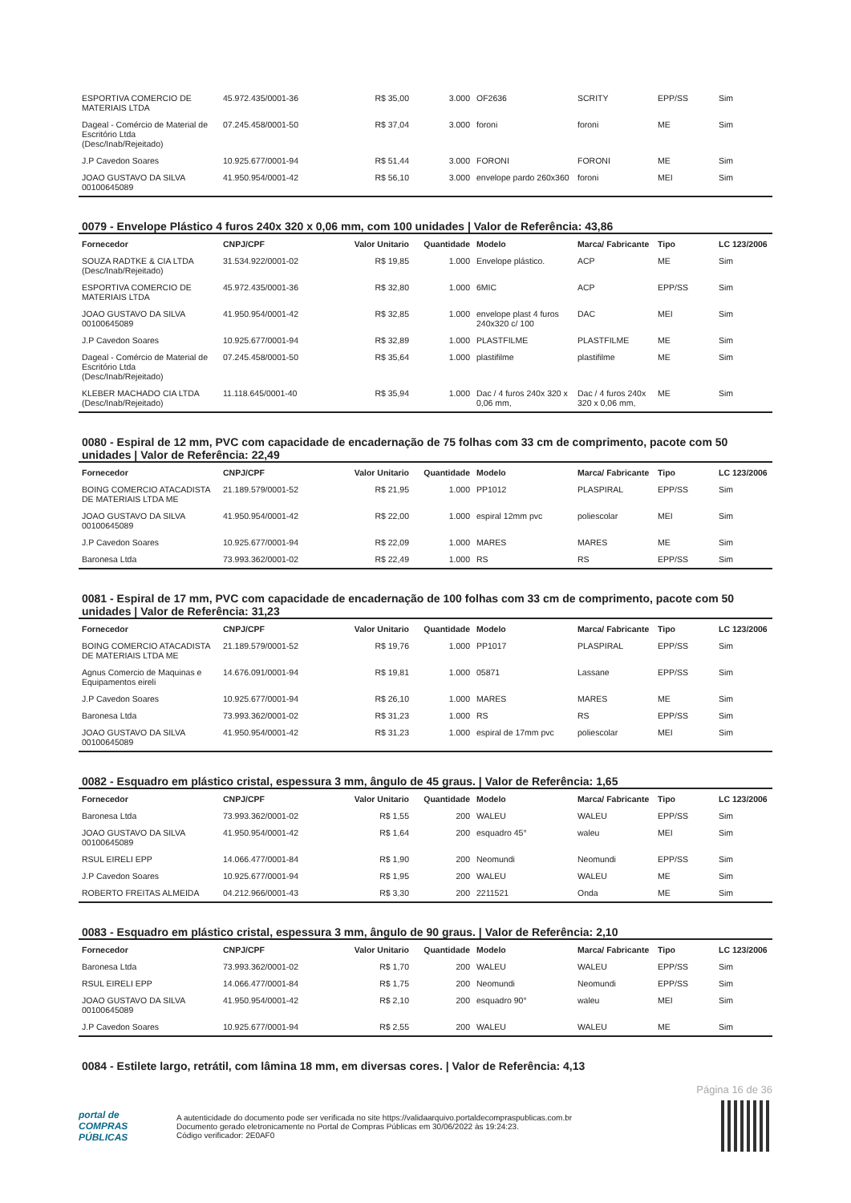| ESPORTIVA COMERCIO DE MATERIAIS LTDA | 45.972.435/0001-36 | R$ 35,00 | 3.000 | OF2636 | SCRITY | EPP/SS | Sim |
| Dageal - Comércio de Material de Escritório Ltda (Desc/Inab/Rejeitado) | 07.245.458/0001-50 | R$ 37,04 | 3.000 | foroni | foroni | ME | Sim |
| J.P Cavedon Soares | 10.925.677/0001-94 | R$ 51,44 | 3.000 | FORONI | FORONI | ME | Sim |
| JOAO GUSTAVO DA SILVA 00100645089 | 41.950.954/0001-42 | R$ 56,10 | 3.000 | envelope pardo 260x360 | foroni | MEI | Sim |
0079 - Envelope Plástico 4 furos 240x 320 x 0,06 mm, com 100 unidades | Valor de Referência: 43,86
| Fornecedor | CNPJ/CPF | Valor Unitario | Quantidade | Modelo | Marca/ Fabricante | Tipo | LC 123/2006 |
| --- | --- | --- | --- | --- | --- | --- | --- |
| SOUZA RADTKE & CIA LTDA (Desc/Inab/Rejeitado) | 31.534.922/0001-02 | R$ 19,85 | 1.000 | Envelope plástico. | ACP | ME | Sim |
| ESPORTIVA COMERCIO DE MATERIAIS LTDA | 45.972.435/0001-36 | R$ 32,80 | 1.000 | 6MIC | ACP | EPP/SS | Sim |
| JOAO GUSTAVO DA SILVA 00100645089 | 41.950.954/0001-42 | R$ 32,85 | 1.000 | envelope plast 4 furos 240x320 c/ 100 | DAC | MEI | Sim |
| J.P Cavedon Soares | 10.925.677/0001-94 | R$ 32,89 | 1.000 | PLASTFILME | PLASTFILME | ME | Sim |
| Dageal - Comércio de Material de Escritório Ltda (Desc/Inab/Rejeitado) | 07.245.458/0001-50 | R$ 35,64 | 1.000 | plastifilme | plastifilme | ME | Sim |
| KLEBER MACHADO CIA LTDA (Desc/Inab/Rejeitado) | 11.118.645/0001-40 | R$ 35,94 | 1.000 | Dac / 4 furos 240x 320 x 0,06 mm, | Dac / 4 furos 240x 320 x 0,06 mm, | ME | Sim |
0080 - Espiral de 12 mm, PVC com capacidade de encadernação de 75 folhas com 33 cm de comprimento, pacote com 50 unidades | Valor de Referência: 22,49
| Fornecedor | CNPJ/CPF | Valor Unitario | Quantidade | Modelo | Marca/ Fabricante | Tipo | LC 123/2006 |
| --- | --- | --- | --- | --- | --- | --- | --- |
| BOING COMERCIO ATACADISTA DE MATERIAIS LTDA ME | 21.189.579/0001-52 | R$ 21,95 | 1.000 | PP1012 | PLASPIRAL | EPP/SS | Sim |
| JOAO GUSTAVO DA SILVA 00100645089 | 41.950.954/0001-42 | R$ 22,00 | 1.000 | espiral 12mm pvc | poliescolar | MEI | Sim |
| J.P Cavedon Soares | 10.925.677/0001-94 | R$ 22,09 | 1.000 | MARES | MARES | ME | Sim |
| Baronesa Ltda | 73.993.362/0001-02 | R$ 22,49 | 1.000 | RS | RS | EPP/SS | Sim |
0081 - Espiral de 17 mm, PVC com capacidade de encadernação de 100 folhas com 33 cm de comprimento, pacote com 50 unidades | Valor de Referência: 31,23
| Fornecedor | CNPJ/CPF | Valor Unitario | Quantidade | Modelo | Marca/ Fabricante | Tipo | LC 123/2006 |
| --- | --- | --- | --- | --- | --- | --- | --- |
| BOING COMERCIO ATACADISTA DE MATERIAIS LTDA ME | 21.189.579/0001-52 | R$ 19,76 | 1.000 | PP1017 | PLASPIRAL | EPP/SS | Sim |
| Agnus Comercio de Maquinas e Equipamentos eireli | 14.676.091/0001-94 | R$ 19,81 | 1.000 | 05871 | Lassane | EPP/SS | Sim |
| J.P Cavedon Soares | 10.925.677/0001-94 | R$ 26,10 | 1.000 | MARES | MARES | ME | Sim |
| Baronesa Ltda | 73.993.362/0001-02 | R$ 31,23 | 1.000 | RS | RS | EPP/SS | Sim |
| JOAO GUSTAVO DA SILVA 00100645089 | 41.950.954/0001-42 | R$ 31,23 | 1.000 | espiral de 17mm pvc | poliescolar | MEI | Sim |
0082 - Esquadro em plástico cristal, espessura 3 mm, ângulo de 45 graus. | Valor de Referência: 1,65
| Fornecedor | CNPJ/CPF | Valor Unitario | Quantidade | Modelo | Marca/ Fabricante | Tipo | LC 123/2006 |
| --- | --- | --- | --- | --- | --- | --- | --- |
| Baronesa Ltda | 73.993.362/0001-02 | R$ 1,55 | 200 | WALEU | WALEU | EPP/SS | Sim |
| JOAO GUSTAVO DA SILVA 00100645089 | 41.950.954/0001-42 | R$ 1,64 | 200 | esquadro 45° | waleu | MEI | Sim |
| RSUL EIRELI EPP | 14.066.477/0001-84 | R$ 1,90 | 200 | Neomundi | Neomundi | EPP/SS | Sim |
| J.P Cavedon Soares | 10.925.677/0001-94 | R$ 1,95 | 200 | WALEU | WALEU | ME | Sim |
| ROBERTO FREITAS ALMEIDA | 04.212.966/0001-43 | R$ 3,30 | 200 | 2211521 | Onda | ME | Sim |
0083 - Esquadro em plástico cristal, espessura 3 mm, ângulo de 90 graus. | Valor de Referência: 2,10
| Fornecedor | CNPJ/CPF | Valor Unitario | Quantidade | Modelo | Marca/ Fabricante | Tipo | LC 123/2006 |
| --- | --- | --- | --- | --- | --- | --- | --- |
| Baronesa Ltda | 73.993.362/0001-02 | R$ 1,70 | 200 | WALEU | WALEU | EPP/SS | Sim |
| RSUL EIRELI EPP | 14.066.477/0001-84 | R$ 1,75 | 200 | Neomundi | Neomundi | EPP/SS | Sim |
| JOAO GUSTAVO DA SILVA 00100645089 | 41.950.954/0001-42 | R$ 2,10 | 200 | esquadro 90° | waleu | MEI | Sim |
| J.P Cavedon Soares | 10.925.677/0001-94 | R$ 2,55 | 200 | WALEU | WALEU | ME | Sim |
0084 - Estilete largo, retrátil, com lâmina 18 mm, em diversas cores. | Valor de Referência: 4,13
Página 16 de 36
portal de
COMPRAS
PÚBLICAS
A autenticidade do documento pode ser verificada no site https://validaarquivo.portaldecompraspublicas.com.br
Documento gerado eletronicamente no Portal de Compras Públicas em 30/06/2022 às 19:24:23.
Código verificador: 2E0AF0